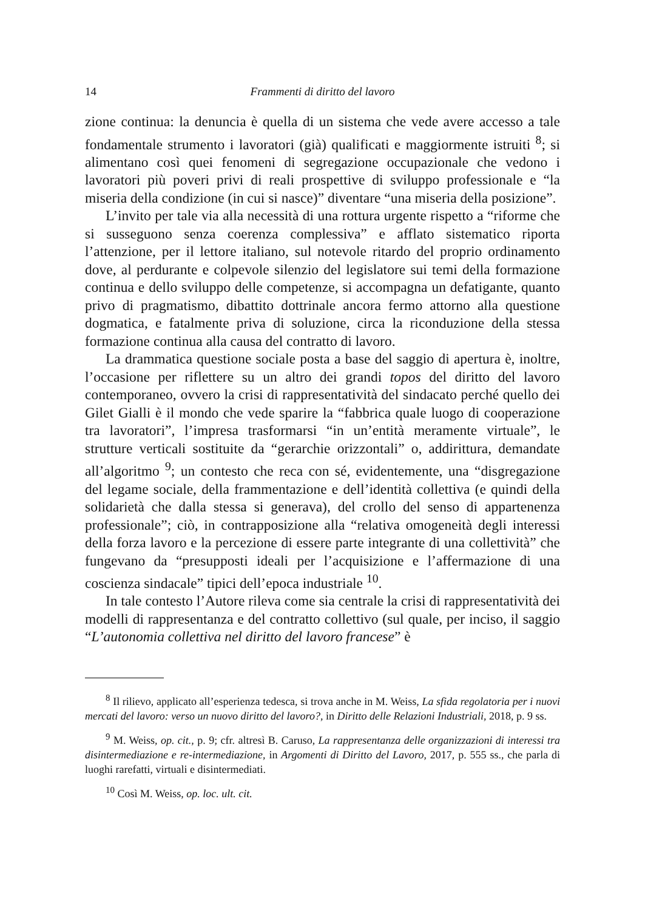14 Frammenti di diritto del lavoro
zione continua: la denuncia è quella di un sistema che vede avere accesso a tale fondamentale strumento i lavoratori (già) qualificati e maggiormente istruiti <sup>8</sup>; si alimentano così quei fenomeni di segregazione occupazionale che vedono i lavoratori più poveri privi di reali prospettive di sviluppo professionale e “la miseria della condizione (in cui si nasce)” diventare “una miseria della posizione”.
L’invito per tale via alla necessità di una rottura urgente rispetto a “riforme che si susseguono senza coerenza complessiva” e afflato sistematico riporta l’attenzione, per il lettore italiano, sul notevole ritardo del proprio ordinamento dove, al perdurante e colpevole silenzio del legislatore sui temi della formazione continua e dello sviluppo delle competenze, si accompagna un defatigante, quanto privo di pragmatismo, dibattito dottrinale ancora fermo attorno alla questione dogmatica, e fatalmente priva di soluzione, circa la riconduzione della stessa formazione continua alla causa del contratto di lavoro.
La drammatica questione sociale posta a base del saggio di apertura è, inoltre, l’occasione per riflettere su un altro dei grandi topos del diritto del lavoro contemporaneo, ovvero la crisi di rappresentatività del sindacato perché quello dei Gilet Gialli è il mondo che vede sparire la “fabbrica quale luogo di cooperazione tra lavoratori”, l’impresa trasformarsi “in un’entità meramente virtuale”, le strutture verticali sostituite da “gerarchie orizzontali” o, addirittura, demandate all’algoritmo <sup>9</sup>; un contesto che reca con sé, evidentemente, una “disgregazione del legame sociale, della frammentazione e dell’identità collettiva (e quindi della solidarietà che dalla stessa si generava), del crollo del senso di appartenenza professionale”; ciò, in contrapposizione alla “relativa omogeneità degli interessi della forza lavoro e la percezione di essere parte integrante di una collettività” che fungevano da “presupposti ideali per l’acquisizione e l’affermazione di una coscienza sindacale” tipici dell’epoca industriale <sup>10</sup>.
In tale contesto l’Autore rileva come sia centrale la crisi di rappresentatività dei modelli di rappresentanza e del contratto collettivo (sul quale, per inciso, il saggio “L’autonomia collettiva nel diritto del lavoro francese” è
<sup>8</sup> Il rilievo, applicato all’esperienza tedesca, si trova anche in M. Weiss, La sfida regolatoria per i nuovi mercati del lavoro: verso un nuovo diritto del lavoro?, in Diritto delle Relazioni Industriali, 2018, p. 9 ss.
<sup>9</sup> M. Weiss, op. cit., p. 9; cfr. altresì B. Caruso, La rappresentanza delle organizzazioni di interessi tra disintermediazione e re-intermediazione, in Argomenti di Diritto del Lavoro, 2017, p. 555 ss., che parla di luoghi rarefatti, virtuali e disintermediati.
<sup>10</sup> Così M. Weiss, op. loc. ult. cit.